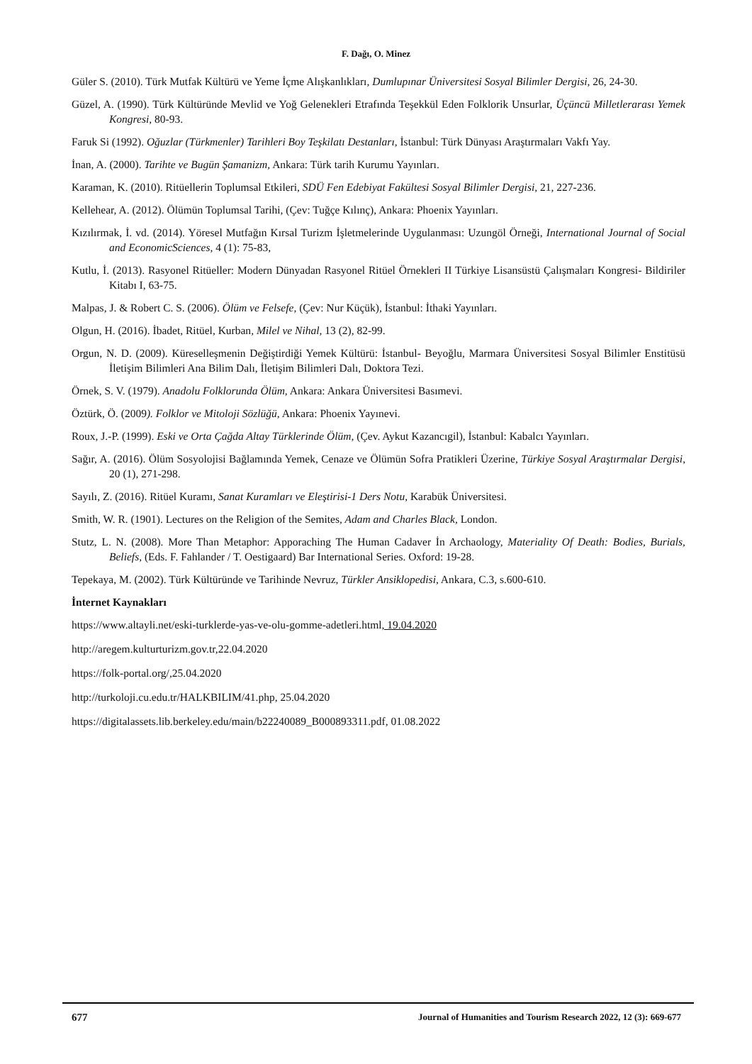F. Dağı, O. Minez
Güler S. (2010). Türk Mutfak Kültürü ve Yeme İçme Alışkanlıkları, Dumlupınar Üniversitesi Sosyal Bilimler Dergisi, 26, 24-30.
Güzel, A. (1990). Türk Kültüründe Mevlid ve Yoğ Gelenekleri Etrafında Teşekkül Eden Folklorik Unsurlar, Üçüncü Milletlerarası Yemek Kongresi, 80-93.
Faruk Si (1992). Oğuzlar (Türkmenler) Tarihleri Boy Teşkilatı Destanları, İstanbul: Türk Dünyası Araştırmaları Vakfı Yay.
İnan, A. (2000). Tarihte ve Bugün Şamanizm, Ankara: Türk tarih Kurumu Yayınları.
Karaman, K. (2010). Ritüellerin Toplumsal Etkileri, SDÜ Fen Edebiyat Fakültesi Sosyal Bilimler Dergisi, 21, 227-236.
Kellehear, A. (2012). Ölümün Toplumsal Tarihi, (Çev: Tuğçe Kılınç), Ankara: Phoenix Yayınları.
Kızılırmak, İ. vd. (2014). Yöresel Mutfağın Kırsal Turizm İşletmelerinde Uygulanması: Uzungöl Örneği, International Journal of Social and EconomicSciences, 4 (1): 75-83,
Kutlu, İ. (2013). Rasyonel Ritüeller: Modern Dünyadan Rasyonel Ritüel Örnekleri II Türkiye Lisansüstü Çalışmaları Kongresi- Bildiriler Kitabı I, 63-75.
Malpas, J. & Robert C. S. (2006). Ölüm ve Felsefe, (Çev: Nur Küçük), İstanbul: İthaki Yayınları.
Olgun, H. (2016). İbadet, Ritüel, Kurban, Milel ve Nihal, 13 (2), 82-99.
Orgun, N. D. (2009). Küreselleşmenin Değiştirdiği Yemek Kültürü: İstanbul- Beyoğlu, Marmara Üniversitesi Sosyal Bilimler Enstitüsü İletişim Bilimleri Ana Bilim Dalı, İletişim Bilimleri Dalı, Doktora Tezi.
Örnek, S. V. (1979). Anadolu Folklorunda Ölüm, Ankara: Ankara Üniversitesi Basımevi.
Öztürk, Ö. (2009). Folklor ve Mitoloji Sözlüğü, Ankara: Phoenix Yayınevi.
Roux, J.-P. (1999). Eski ve Orta Çağda Altay Türklerinde Ölüm, (Çev. Aykut Kazancıgil), İstanbul: Kabalcı Yayınları.
Sağır, A. (2016). Ölüm Sosyolojisi Bağlamında Yemek, Cenaze ve Ölümün Sofra Pratikleri Üzerine, Türkiye Sosyal Araştırmalar Dergisi, 20 (1), 271-298.
Sayılı, Z. (2016). Ritüel Kuramı, Sanat Kuramları ve Eleştirisi-1 Ders Notu, Karabük Üniversitesi.
Smith, W. R. (1901). Lectures on the Religion of the Semites, Adam and Charles Black, London.
Stutz, L. N. (2008). More Than Metaphor: Apporaching The Human Cadaver İn Archaology, Materiality Of Death: Bodies, Burials, Beliefs, (Eds. F. Fahlander / T. Oestigaard) Bar International Series. Oxford: 19-28.
Tepekaya, M. (2002). Türk Kültüründe ve Tarihinde Nevruz, Türkler Ansiklopedisi, Ankara, C.3, s.600-610.
İnternet Kaynakları
https://www.altayli.net/eski-turklerde-yas-ve-olu-gomme-adetleri.html, 19.04.2020
http://aregem.kulturturizm.gov.tr,22.04.2020
https://folk-portal.org/,25.04.2020
http://turkoloji.cu.edu.tr/HALKBILIM/41.php, 25.04.2020
https://digitalassets.lib.berkeley.edu/main/b22240089_B000893311.pdf, 01.08.2022
677 Journal of Humanities and Tourism Research 2022, 12 (3): 669-677